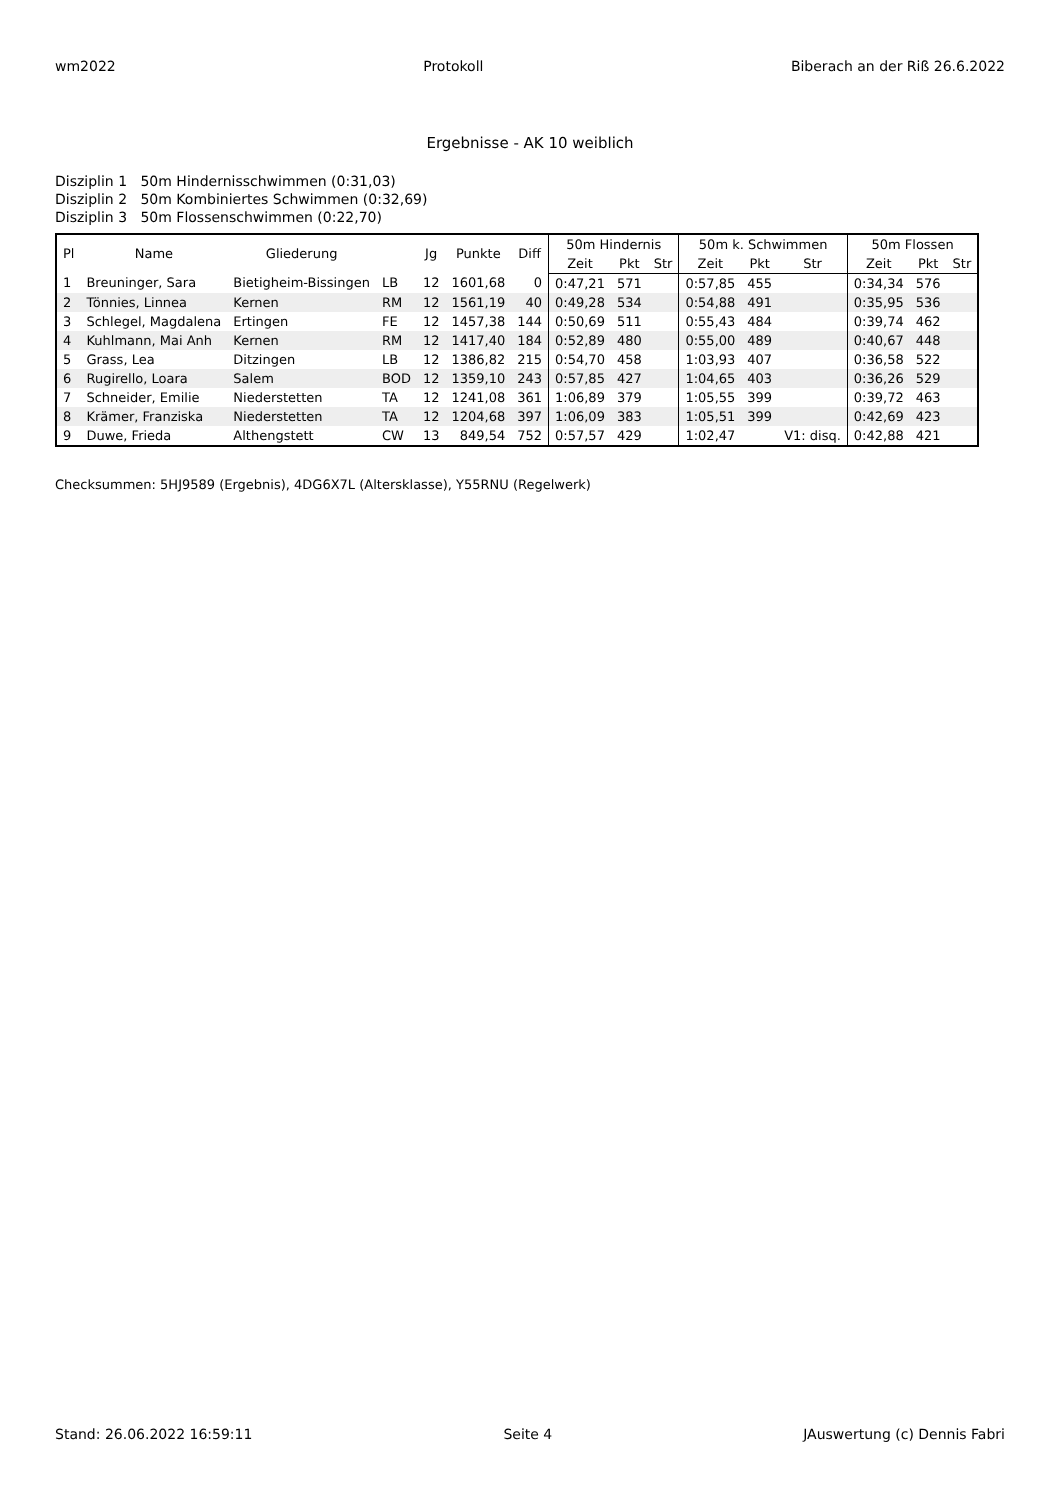wm2022 Protokoll Biberach an der Riß 26.6.2022
Ergebnisse - AK 10 weiblich
Disziplin 1 50m Hindernisschwimmen (0:31,03)
Disziplin 2 50m Kombiniertes Schwimmen (0:32,69)
Disziplin 3 50m Flossenschwimmen (0:22,70)
| Pl | Name | Gliederung | | Jg | Punkte | Diff | 50m Hindernis | | | 50m k. Schwimmen | | | 50m Flossen | | |
| --- | --- | --- | --- | --- | --- | --- | --- | --- | --- | --- | --- | --- | --- | --- | --- |
| | | | | | | | Zeit | Pkt | Str | Zeit | Pkt | Str | Zeit | Pkt | Str |
| 1 | Breuninger, Sara | Bietigheim-Bissingen | LB | 12 | 1601,68 | 0 | 0:47,21 | 571 | | 0:57,85 | 455 | | 0:34,34 | 576 | |
| 2 | Tönnies, Linnea | Kernen | RM | 12 | 1561,19 | 40 | 0:49,28 | 534 | | 0:54,88 | 491 | | 0:35,95 | 536 | |
| 3 | Schlegel, Magdalena | Ertingen | FE | 12 | 1457,38 | 144 | 0:50,69 | 511 | | 0:55,43 | 484 | | 0:39,74 | 462 | |
| 4 | Kuhlmann, Mai Anh | Kernen | RM | 12 | 1417,40 | 184 | 0:52,89 | 480 | | 0:55,00 | 489 | | 0:40,67 | 448 | |
| 5 | Grass, Lea | Ditzingen | LB | 12 | 1386,82 | 215 | 0:54,70 | 458 | | 1:03,93 | 407 | | 0:36,58 | 522 | |
| 6 | Rugirello, Loara | Salem | BOD | 12 | 1359,10 | 243 | 0:57,85 | 427 | | 1:04,65 | 403 | | 0:36,26 | 529 | |
| 7 | Schneider, Emilie | Niederstetten | TA | 12 | 1241,08 | 361 | 1:06,89 | 379 | | 1:05,55 | 399 | | 0:39,72 | 463 | |
| 8 | Krämer, Franziska | Niederstetten | TA | 12 | 1204,68 | 397 | 1:06,09 | 383 | | 1:05,51 | 399 | | 0:42,69 | 423 | |
| 9 | Duwe, Frieda | Althengstett | CW | 13 | 849,54 | 752 | 0:57,57 | 429 | | 1:02,47 | | V1: disq. | 0:42,88 | 421 | |
Checksummen: 5HJ9589 (Ergebnis), 4DG6X7L (Altersklasse), Y55RNU (Regelwerk)
Stand: 26.06.2022 16:59:11 Seite 4 JAuswertung (c) Dennis Fabri